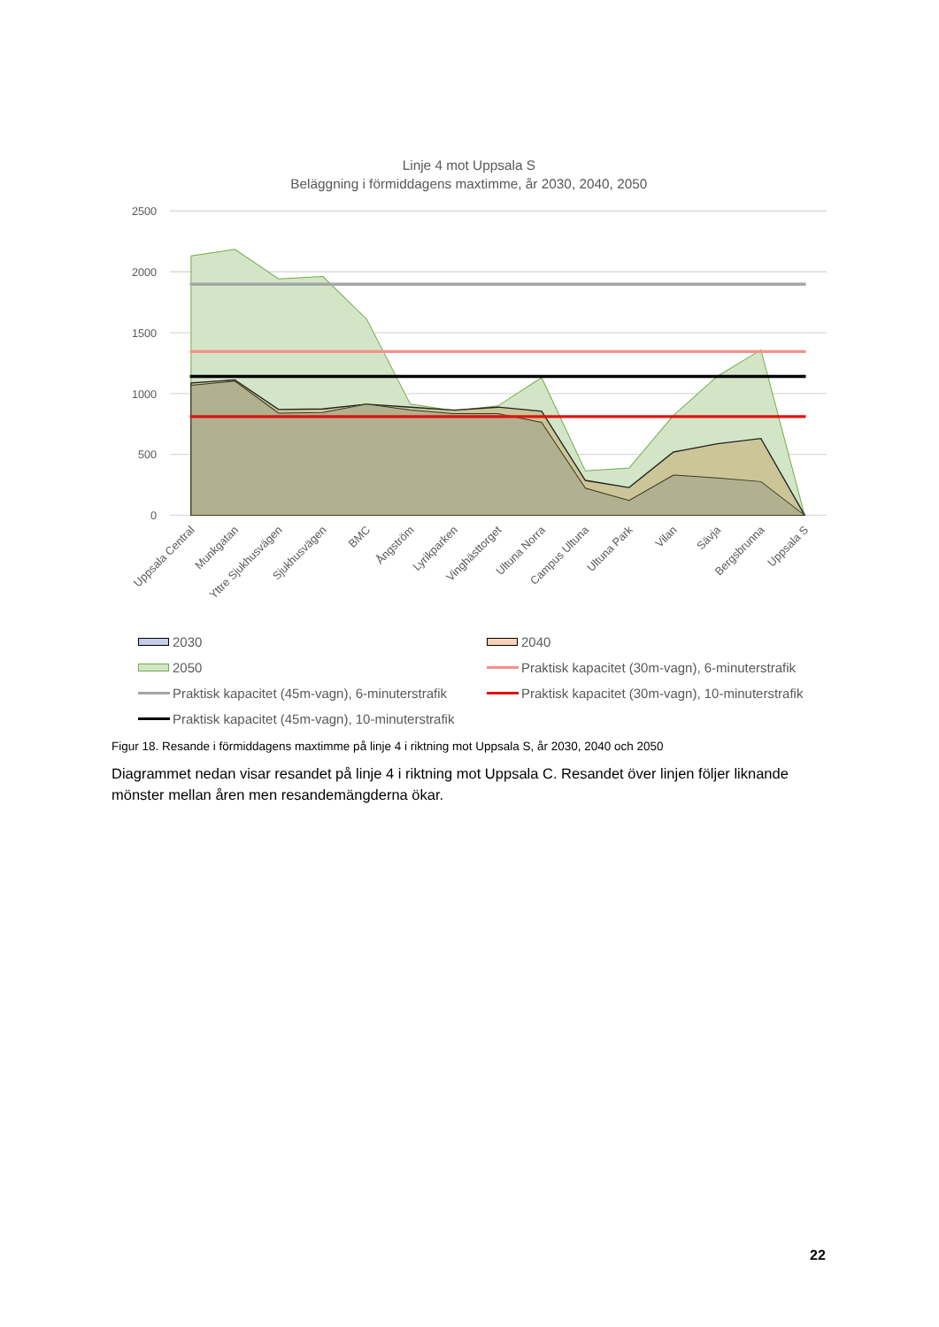Linje 4 mot Uppsala S
Beläggning i förmiddagens maxtimme, år 2030, 2040, 2050
2500
2000
1500
1000
500
0
Uppsala Central
Munkgatan
Yttre Sjukhusvägen
Sjukhusvägen
BMC
Ångström
Lyrikparken
Vinghästtorget
Ultuna Norra
Campus Ultuna
Ultuna Park
Vilan
Sävja
Bergsbrunna
Uppsala S
2030
2040
2050
Praktisk kapacitet (30m-vagn), 6-minuterstrafik
Praktisk kapacitet (45m-vagn), 6-minuterstrafik
Praktisk kapacitet (30m-vagn), 10-minuterstrafik
Praktisk kapacitet (45m-vagn), 10-minuterstrafik
Figur 18. Resande i förmiddagens maxtimme på linje 4 i riktning mot Uppsala S, år 2030, 2040 och 2050
Diagrammet nedan visar resandet på linje 4 i riktning mot Uppsala C. Resandet över linjen följer liknande mönster mellan åren men resandemängderna ökar.
22